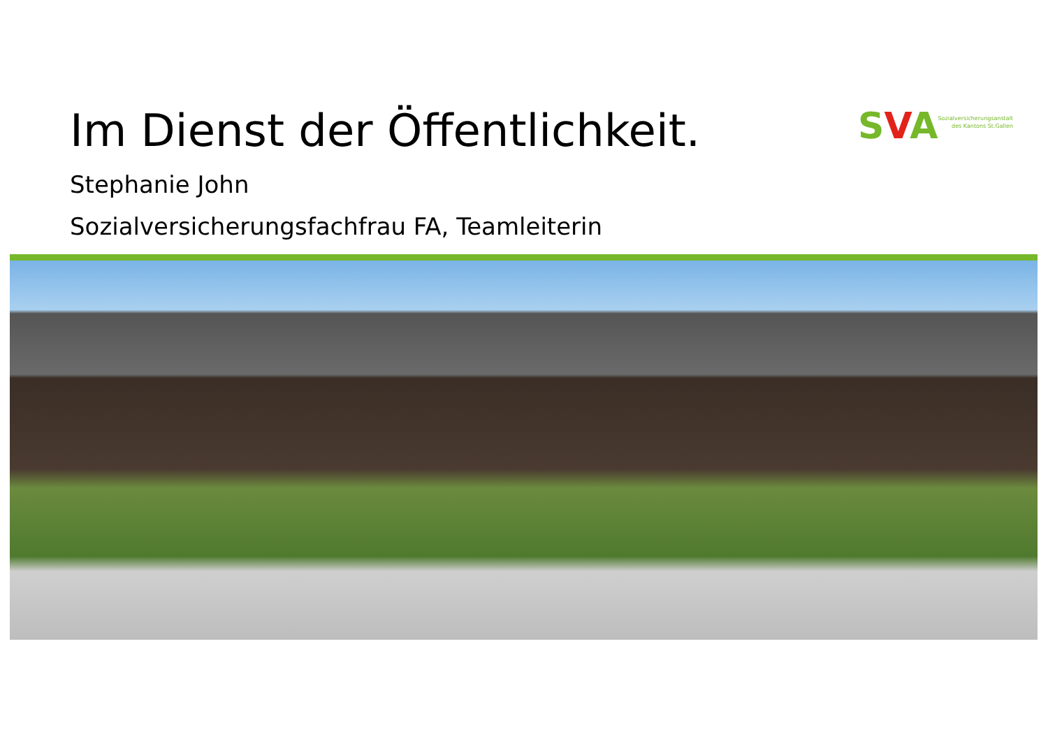Im Dienst der Öffentlichkeit.
SVA
Sozialversicherungsanstalt
des Kantons St.Gallen
Stephanie John
Sozialversicherungsfachfrau FA, Teamleiterin